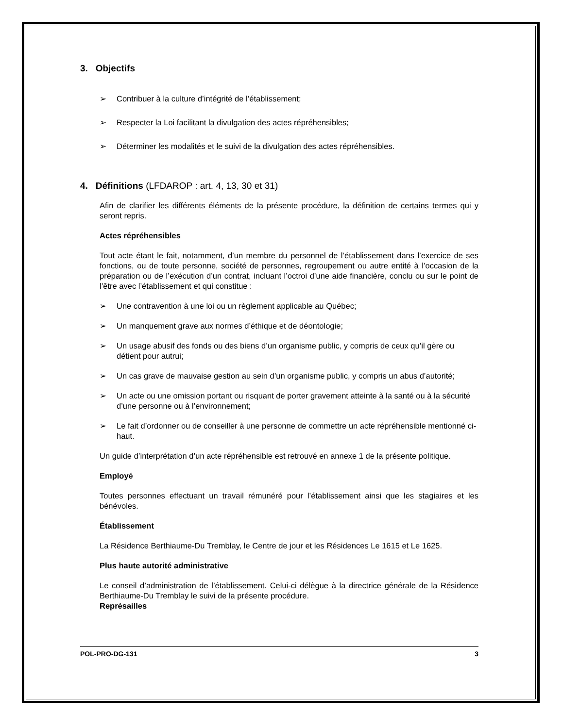3. Objectifs
➢ Contribuer à la culture d’intégrité de l’établissement;
➢ Respecter la Loi facilitant la divulgation des actes répréhensibles;
➢ Déterminer les modalités et le suivi de la divulgation des actes répréhensibles.
4. Définitions (LFDAROP : art. 4, 13, 30 et 31)
Afin de clarifier les différents éléments de la présente procédure, la définition de certains termes qui y seront repris.
Actes répréhensibles
Tout acte étant le fait, notamment, d’un membre du personnel de l’établissement dans l’exercice de ses fonctions, ou de toute personne, société de personnes, regroupement ou autre entité à l’occasion de la préparation ou de l’exécution d’un contrat, incluant l’octroi d’une aide financière, conclu ou sur le point de l’être avec l’établissement et qui constitue :
➢ Une contravention à une loi ou un règlement applicable au Québec;
➢ Un manquement grave aux normes d’éthique et de déontologie;
➢ Un usage abusif des fonds ou des biens d’un organisme public, y compris de ceux qu’il gère ou détient pour autrui;
➢ Un cas grave de mauvaise gestion au sein d’un organisme public, y compris un abus d’autorité;
➢ Un acte ou une omission portant ou risquant de porter gravement atteinte à la santé ou à la sécurité d’une personne ou à l’environnement;
➢ Le fait d’ordonner ou de conseiller à une personne de commettre un acte répréhensible mentionné ci-haut.
Un guide d’interprétation d’un acte répréhensible est retrouvé en annexe 1 de la présente politique.
Employé
Toutes personnes effectuant un travail rémunéré pour l’établissement ainsi que les stagiaires et les bénévoles.
Établissement
La Résidence Berthiaume-Du Tremblay, le Centre de jour et les Résidences Le 1615 et Le 1625.
Plus haute autorité administrative
Le conseil d’administration de l’établissement. Celui-ci délègue à la directrice générale de la Résidence Berthiaume-Du Tremblay le suivi de la présente procédure.
Représailles
POL-PRO-DG-131 3